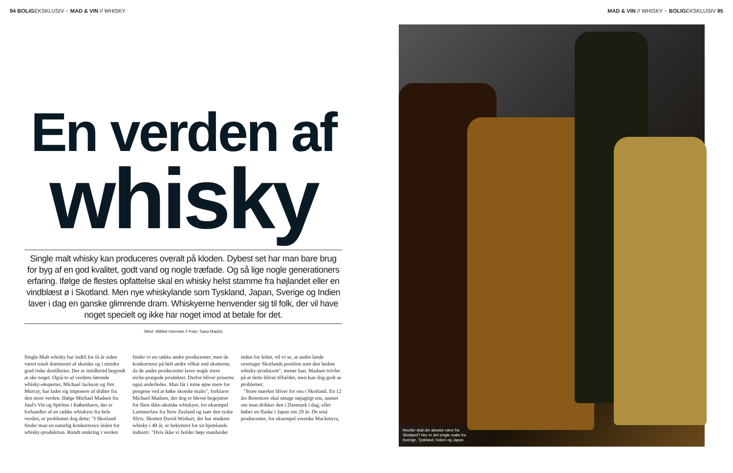94 BOLIGEKSKLUSIV + MAD & VIN // WHISKY
En verden af
whisky
Single malt whisky kan produceres overalt på kloden. Dybest set har man bare brug for byg af en god kvalitet, godt vand og nogle træfade. Og så lige nogle generationers erfaring. Ifølge de flestes opfattelse skal en whisky helst stamme fra højlandet eller en vindblæst ø i Skotland. Men nye whiskylande som Tyskland, Japan, Sverige og Indien laver i dag en ganske glimrende dram. Whiskyerne henvender sig til folk, der vil have noget specielt og ikke har noget imod at betale for det.
Tekst: Mikkel Hornnes // Foto: Sasa Mackic
Single Malt whisky har indtil for få år siden været totalt domineret af skotske og i mindre grad irske destillerier. Der er imidlertid begyndt at ske noget. Også to af verdens førende whisky-eksperter, Michael Jackson og Jim Murray, har ladet sig imponere af dråber fra den store verden. Ifølge Michael Madsen fra Juul's Vin og Spiritus i København, der er forhandler af en række whiskyer fra hele verden, er problemet dog dette: "I Skotland finder man en naturlig konkurrence inden for whisky-produktion. Rundt omkring i verden finder vi en række andre producenter, men de konkurrerer på helt andre vilkår end skotterne, da de andre producenter laver nogle mere niche-prægede produkter. Derfor bliver priserne også anderledes. Man får i mine øjne mere for pengene ved at købe skotske malts", forklarer Michael Madsen, der dog er blevet begejstret for flere ikke-skotske whiskyer, for eksempel Lammerlaw fra New Zealand og især den tyske Slyrs. Skotten David Wishart, der har studeret whisky i 40 år, er bekymret for sit hjemlands industri: "Hvis ikke vi holder høje standarder inden for feltet, vil vi se, at andre lande overtager Skotlands position som den bedste whisky-producent", mener han. Madsen tvivler på at dette bliver tilfældet, men kan dog godt se problemet;
"Store mærker bliver for ens i Skotland. En 12 års Bowmore skal smage nøjagtigt ens, uanset om man drikker den i Danmark i dag, eller køber en flaske i Japan om 20 år. De små producenter, for eksempel svenske Mackmyra,
MAD & VIN // WHISKY + BOLIGEKSKLUSIV 95
Hvorfor skal det absolut være fra Skotland? Her er det single malts fra Sverige, Tyskland, Indien og Japan.